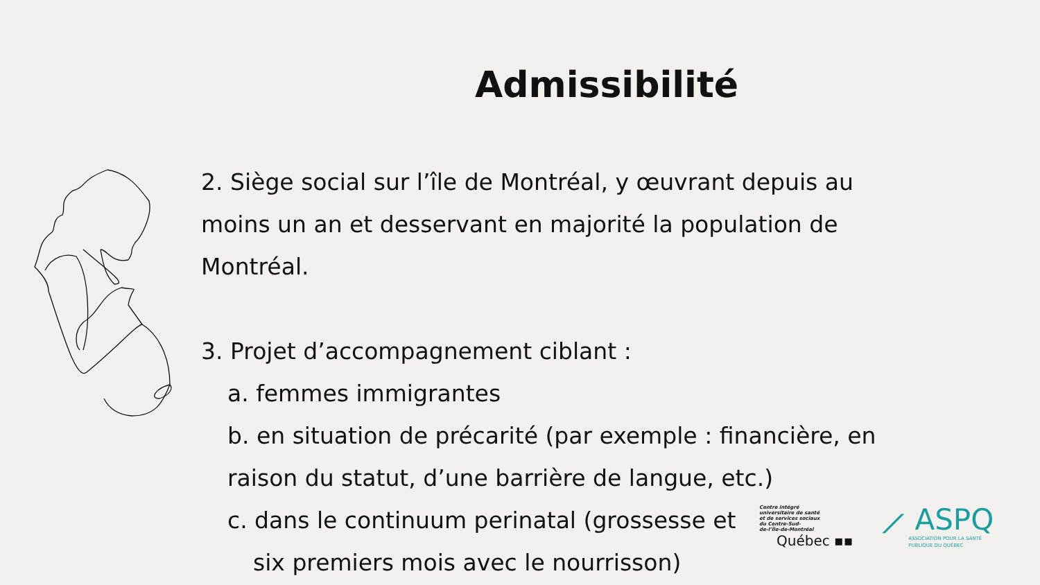Admissibilité
2. Siège social sur l’île de Montréal, y œuvrant depuis au moins un an et desservant en majorité la population de Montréal.
3. Projet d’accompagnement ciblant :
a. femmes immigrantes
b. en situation de précarité (par exemple : financière, en raison du statut, d’une barrière de langue, etc.)
c. dans le continuum perinatal (grossesse et
six premiers mois avec le nourrisson)
Centre intégré
universitaire de santé
et de services sociaux
du Centre-Sud-
de-l’Île-de-Montréal
Québec ▪▪
⟋ ASPQ
ASSOCIATION POUR LA SANTÉ
PUBLIQUE DU QUÉBEC